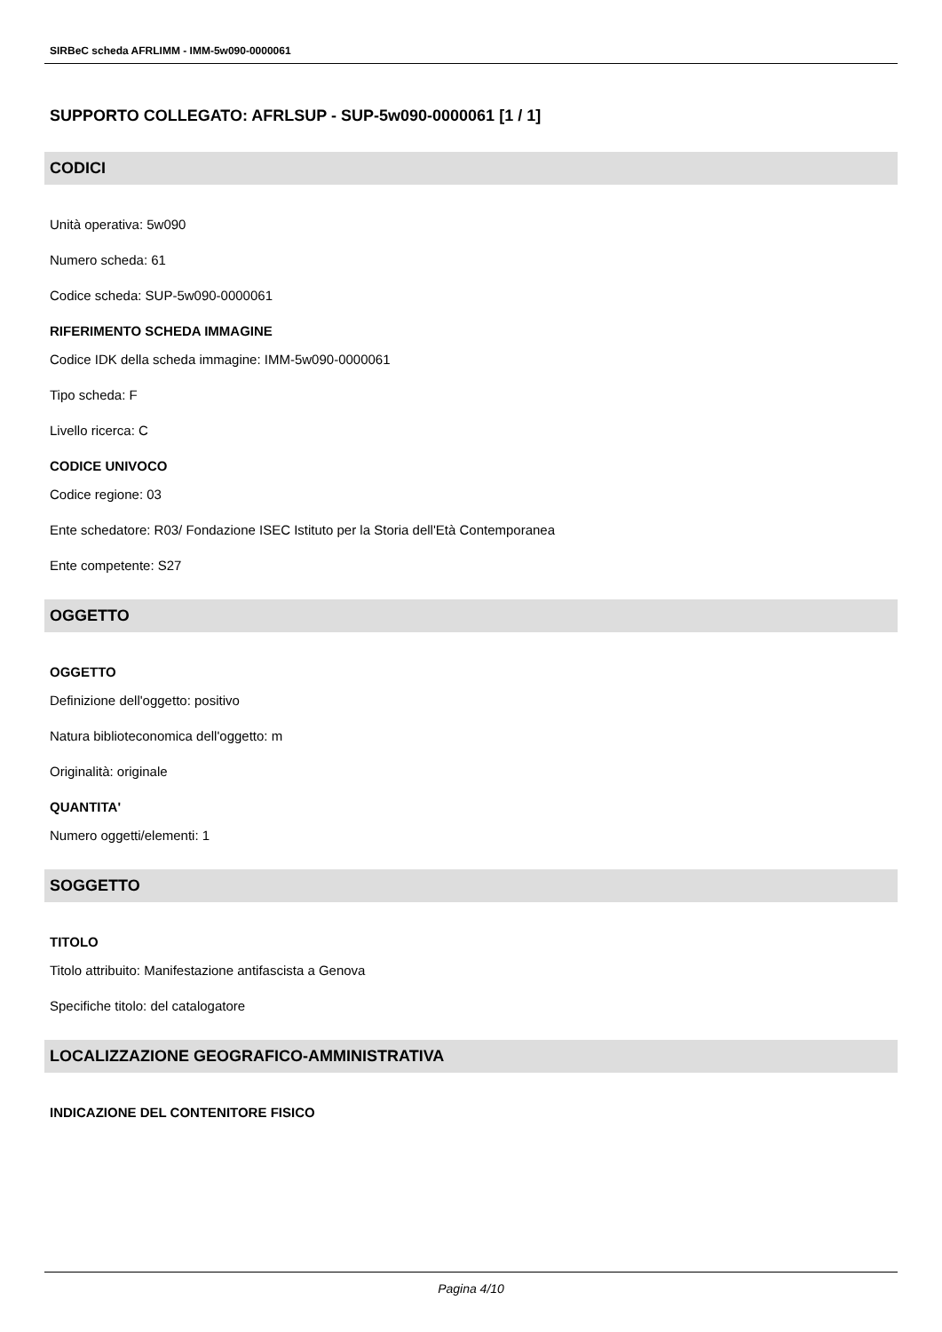SIRBeC scheda AFRLIMM - IMM-5w090-0000061
SUPPORTO COLLEGATO: AFRLSUP - SUP-5w090-0000061 [1 / 1]
CODICI
Unità operativa: 5w090
Numero scheda: 61
Codice scheda: SUP-5w090-0000061
RIFERIMENTO SCHEDA IMMAGINE
Codice IDK della scheda immagine: IMM-5w090-0000061
Tipo scheda: F
Livello ricerca: C
CODICE UNIVOCO
Codice regione: 03
Ente schedatore: R03/ Fondazione ISEC Istituto per la Storia dell'Età Contemporanea
Ente competente: S27
OGGETTO
OGGETTO
Definizione dell'oggetto: positivo
Natura biblioteconomica dell'oggetto: m
Originalità: originale
QUANTITA'
Numero oggetti/elementi: 1
SOGGETTO
TITOLO
Titolo attribuito: Manifestazione antifascista a Genova
Specifiche titolo: del catalogatore
LOCALIZZAZIONE GEOGRAFICO-AMMINISTRATIVA
INDICAZIONE DEL CONTENITORE FISICO
Pagina 4/10